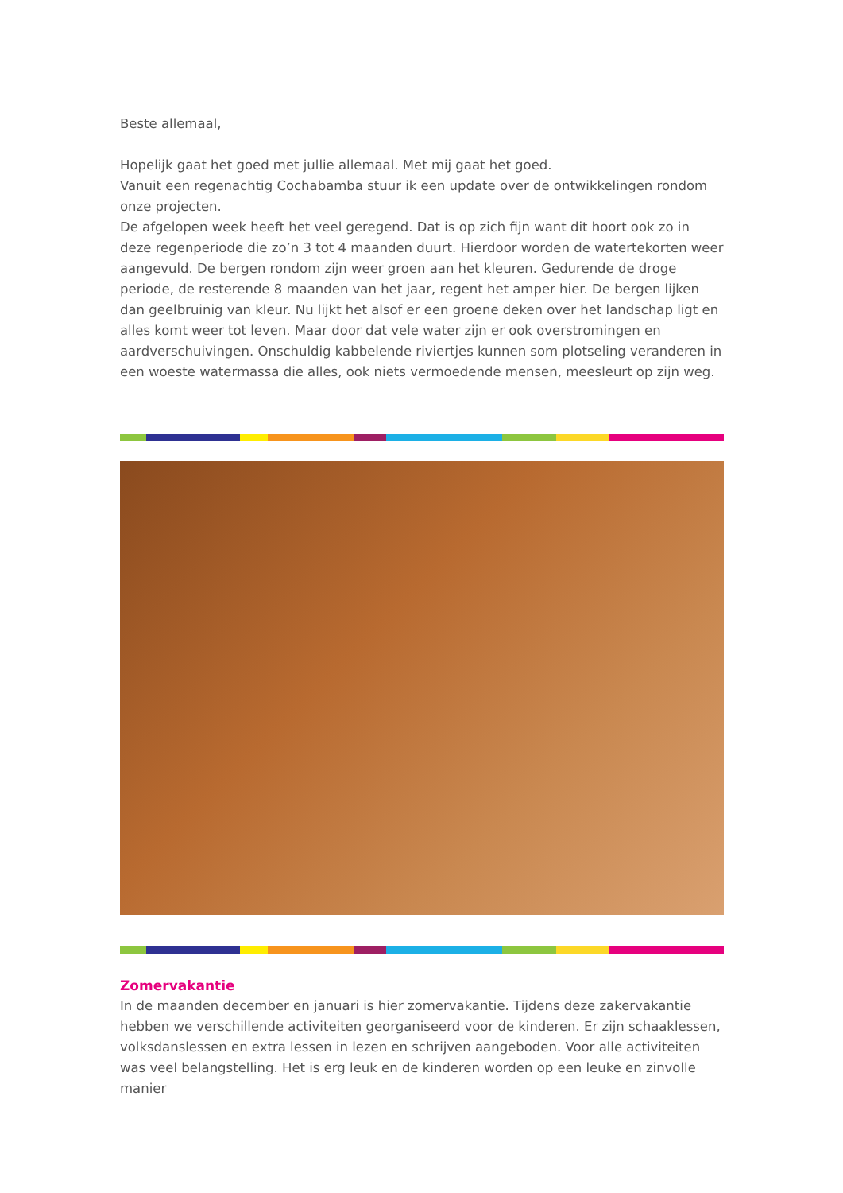Beste allemaal,
Hopelijk gaat het goed met jullie allemaal. Met mij gaat het goed.
Vanuit een regenachtig Cochabamba stuur ik een update over de ontwikkelingen rondom onze projecten.
De afgelopen week heeft het veel geregend. Dat is op zich fijn want dit hoort ook zo in deze regenperiode die zo’n 3 tot 4 maanden duurt. Hierdoor worden de watertekorten weer aangevuld. De bergen rondom zijn weer groen aan het kleuren. Gedurende de droge periode, de resterende 8 maanden van het jaar, regent het amper hier. De bergen lijken dan geelbruinig van kleur. Nu lijkt het alsof er een groene deken over het landschap ligt en alles komt weer tot leven. Maar door dat vele water zijn er ook overstromingen en aardverschuivingen. Onschuldig kabbelende riviertjes kunnen som plotseling veranderen in een woeste watermassa die alles, ook niets vermoedende mensen, meesleurt op zijn weg.
Zomervakantie
In de maanden december en januari is hier zomervakantie. Tijdens deze zakervakantie hebben we verschillende activiteiten georganiseerd voor de kinderen. Er zijn schaaklessen, volksdanslessen en extra lessen in lezen en schrijven aangeboden. Voor alle activiteiten was veel belangstelling. Het is erg leuk en de kinderen worden op een leuke en zinvolle manier